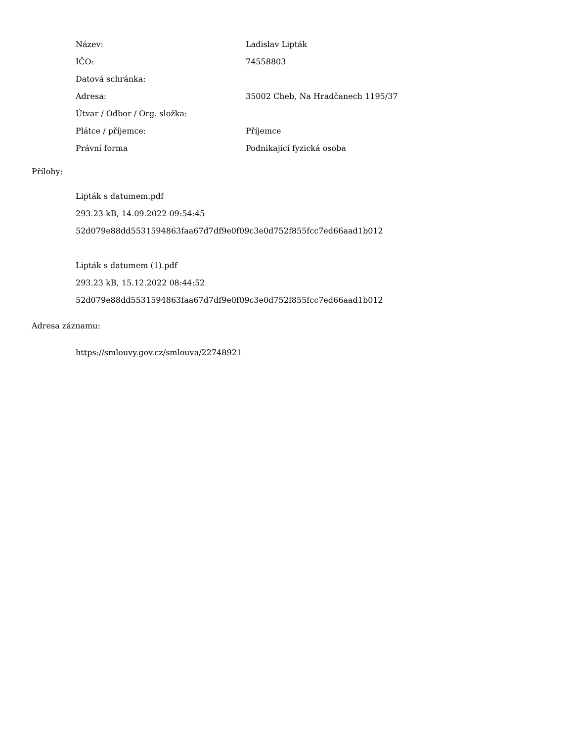| Název: | Ladislav Lipták |
| IČO: | 74558803 |
| Datová schránka: | |
| Adresa: | 35002 Cheb, Na Hradčanech 1195/37 |
| Útvar / Odbor / Org. složka: | |
| Plátce / příjemce: | Příjemce |
| Právní forma | Podnikající fyzická osoba |
Přílohy:
Lipták s datumem.pdf
293.23 kB, 14.09.2022 09:54:45
52d079e88dd5531594863faa67d7df9e0f09c3e0d752f855fcc7ed66aad1b012
Lipták s datumem (1).pdf
293.23 kB, 15.12.2022 08:44:52
52d079e88dd5531594863faa67d7df9e0f09c3e0d752f855fcc7ed66aad1b012
Adresa záznamu:
https://smlouvy.gov.cz/smlouva/22748921